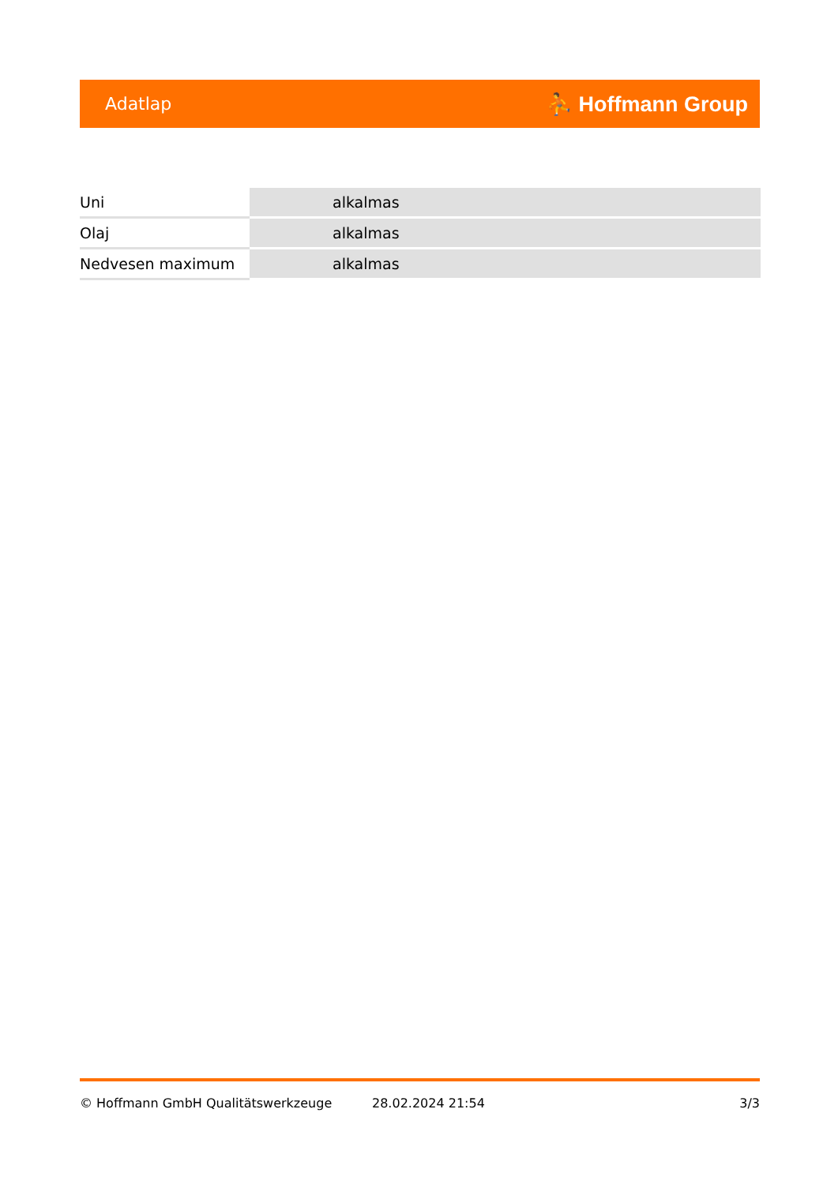Adatlap ⛹ Hoffmann Group
| Uni | alkalmas |
| Olaj | alkalmas |
| Nedvesen maximum | alkalmas |
© Hoffmann GmbH Qualitätswerkzeuge 28.02.2024 21:54 3/3